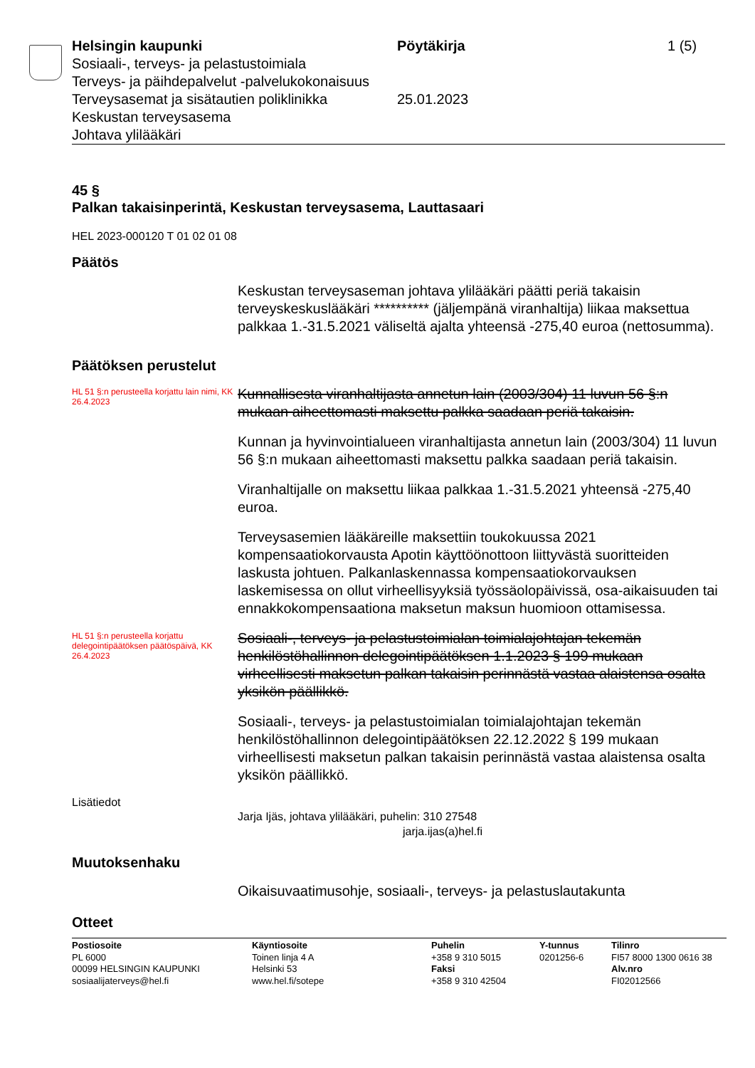Helsingin kaupunki
Sosiaali-, terveys- ja pelastustoimiala
Terveys- ja päihdepalvelut -palvelukokonaisuus
Terveysasemat ja sisätautien poliklinikka
Keskustan terveysasema
Johtava ylilääkäri
Pöytäkirja
25.01.2023
1 (5)
45 §
Palkan takaisinperintä, Keskustan terveysasema, Lauttasaari
HEL 2023-000120 T 01 02 01 08
Päätös
Keskustan terveysaseman johtava ylilääkäri päätti periä takaisin terveyskeskuslääkäri ********** (jäljempänä viranhaltija) liikaa maksettua palkkaa 1.-31.5.2021 väliseltä ajalta yhteensä -275,40 euroa (nettosumma).
Päätöksen perustelut
HL 51 §:n perusteella korjattu lain nimi, KK 26.4.2023
Kunnallisesta viranhaltijasta annetun lain (2003/304) 11 luvun 56 §:n mukaan aiheettomasti maksettu palkka saadaan periä takaisin.
Kunnan ja hyvinvointialueen viranhaltijasta annetun lain (2003/304) 11 luvun 56 §:n mukaan aiheettomasti maksettu palkka saadaan periä takaisin.
Viranhaltijalle on maksettu liikaa palkkaa 1.-31.5.2021 yhteensä -275,40 euroa.
Terveysasemien lääkäreille maksettiin toukokuussa 2021 kompensaatiokorvausta Apotin käyttöönottoon liittyvästä suoritteiden laskusta johtuen. Palkanlaskennassa kompensaatiokorvauksen laskemisessa on ollut virheellisyyksiä työssäolopäivissä, osa-aikaisuuden tai ennakkokompensaationa maksetun maksun huomioon ottamisessa.
HL 51 §:n perusteella korjattu delegointipäätöksen päätöspäivä, KK 26.4.2023
Sosiaali-, terveys- ja pelastustoimialan toimialajohtajan tekemän henkilöstöhallinnon delegointipäätöksen 1.1.2023 § 199 mukaan virheellisesti maksetun palkan takaisin perinnästä vastaa alaistensa osalta yksikön päällikkö.
Sosiaali-, terveys- ja pelastustoimialan toimialajohtajan tekemän henkilöstöhallinnon delegointipäätöksen 22.12.2022 § 199 mukaan virheellisesti maksetun palkan takaisin perinnästä vastaa alaistensa osalta yksikön päällikkö.
Lisätiedot
Jarja Ijäs, johtava ylilääkäri, puhelin: 310 27548
jarja.ijas(a)hel.fi
Muutoksenhaku
Oikaisuvaatimusohje, sosiaali-, terveys- ja pelastuslautakunta
Otteet
Postiosoite
PL 6000
00099 HELSINGIN KAUPUNKI
sosiaalijaterveys@hel.fi
Käyntiosoite
Toinen linja 4 A
Helsinki 53
www.hel.fi/sotepe
Puhelin
+358 9 310 5015
Faksi
+358 9 310 42504
Y-tunnus
0201256-6
Tilinro
FI57 8000 1300 0616 38
Alv.nro
FI02012566